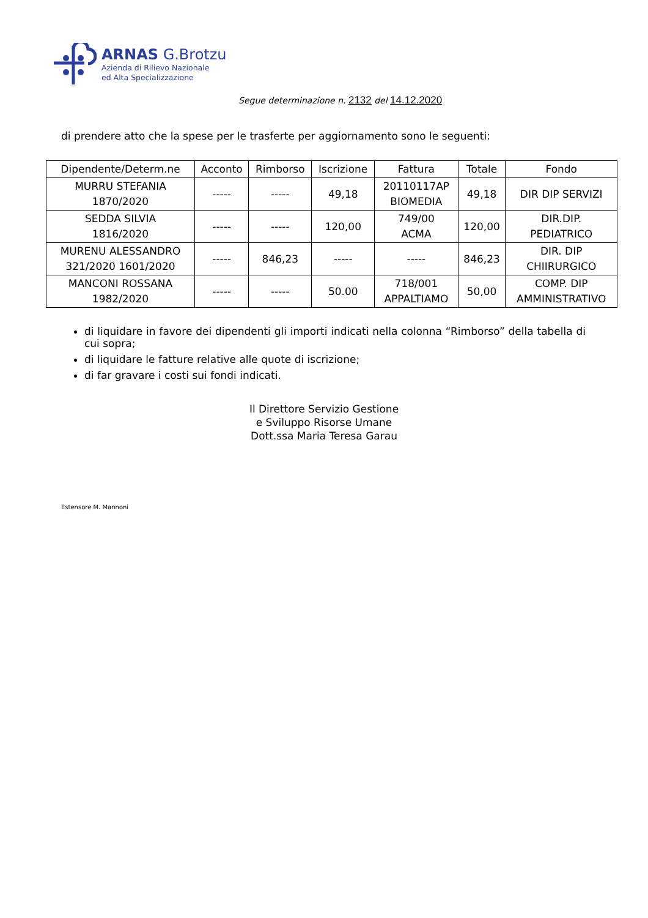ARNAS G.Brotzu
Azienda di Rilievo Nazionale
ed Alta Specializzazione
Segue determinazione n. 2132 del 14.12.2020
di prendere atto che la spese per le trasferte per aggiornamento sono le seguenti:
| Dipendente/Determ.ne | Acconto | Rimborso | Iscrizione | Fattura | Totale | Fondo |
| --- | --- | --- | --- | --- | --- | --- |
| MURRU STEFANIA 1870/2020 | ----- | ----- | 49,18 | 20110117AP BIOMEDIA | 49,18 | DIR DIP SERVIZI |
| SEDDA SILVIA 1816/2020 | ----- | ----- | 120,00 | 749/00 ACMA | 120,00 | DIR.DIP. PEDIATRICO |
| MURENU ALESSANDRO 321/2020 1601/2020 | ----- | 846,23 | ----- | ----- | 846,23 | DIR. DIP CHIIRURGICO |
| MANCONI ROSSANA 1982/2020 | ----- | ----- | 50.00 | 718/001 APPALTIAMO | 50,00 | COMP. DIP AMMINISTRATIVO |
di liquidare in favore dei dipendenti gli importi indicati nella colonna “Rimborso” della tabella di cui sopra;
di liquidare le fatture relative alle quote di iscrizione;
di far gravare i costi sui fondi indicati.
Il Direttore Servizio Gestione
e Sviluppo Risorse Umane
Dott.ssa Maria Teresa Garau
Estensore M. Mannoni